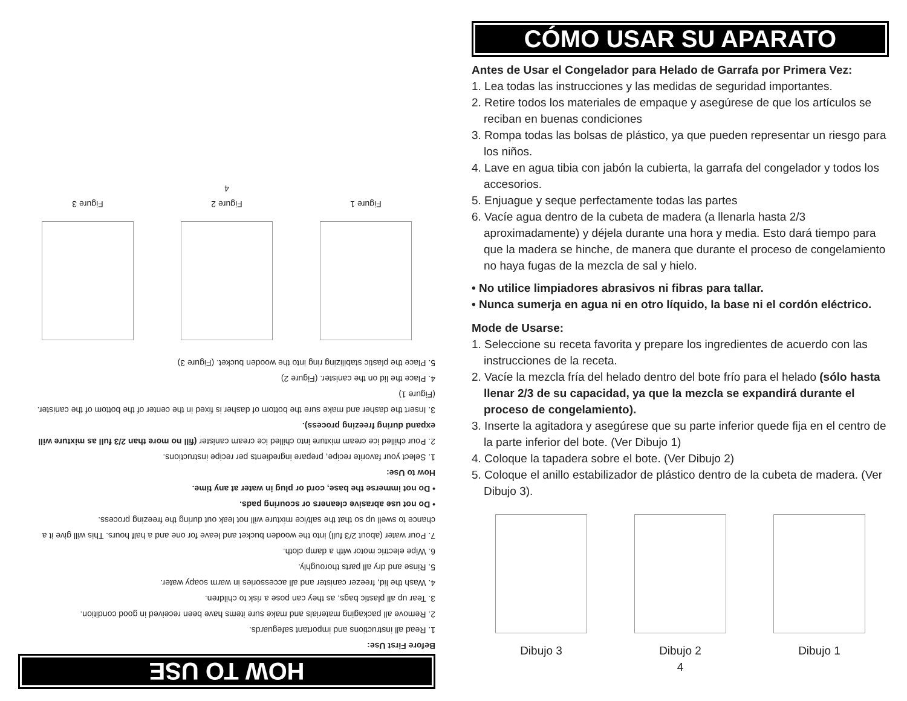HOW TO USE
Before First Use:
1. Read all instructions and important safeguards.
2. Remove all packaging materials and make sure items have been received in good condition.
3. Tear up all plastic bags, as they can pose a risk to children.
4. Wash the lid, freezer canister and all accessories in warm soapy water.
5. Rinse and dry all parts thoroughly.
6. Wipe electric motor with a damp cloth.
7. Pour water (about 2/3 full) into the wooden bucket and leave for one and a half hours. This will give it a chance to swell up so that the salt/ice mixture will not leak out during the freezing process.
• Do not use abrasive cleaners or scouring pads.
• Do not immerse the base, cord or plug in water at any time.
How to Use:
1. Select your favorite recipe, prepare ingredients per recipe instructions.
2. Pour chilled ice cream mixture into chilled ice cream canister (fill no more than 2/3 full as mixture will expand during freezing process).
3. Insert the dasher and make sure the bottom of dasher is fixed in the center of the bottom of the canister. (Figure 1)
4. Place the lid on the canister. (Figure 2)
5. Place the plastic stabilizing ring into the wooden bucket. (Figure 3)
Figure 1 Figure 2 Figure 3
4
CÓMO USAR SU APARATO
Antes de Usar el Congelador para Helado de Garrafa por Primera Vez:
1. Lea todas las instrucciones y las medidas de seguridad importantes.
2. Retire todos los materiales de empaque y asegúrese de que los artículos se reciban en buenas condiciones
3. Rompa todas las bolsas de plástico, ya que pueden representar un riesgo para los niños.
4. Lave en agua tibia con jabón la cubierta, la garrafa del congelador y todos los accesorios.
5. Enjuague y seque perfectamente todas las partes
6. Vacíe agua dentro de la cubeta de madera (a llenarla hasta 2/3 aproximadamente) y déjela durante una hora y media. Esto dará tiempo para que la madera se hinche, de manera que durante el proceso de congelamiento no haya fugas de la mezcla de sal y hielo.
• No utilice limpiadores abrasivos ni fibras para tallar.
• Nunca sumerja en agua ni en otro líquido, la base ni el cordón eléctrico.
Mode de Usarse:
1. Seleccione su receta favorita y prepare los ingredientes de acuerdo con las instrucciones de la receta.
2. Vacíe la mezcla fría del helado dentro del bote frío para el helado (sólo hasta llenar 2/3 de su capacidad, ya que la mezcla se expandirá durante el proceso de congelamiento).
3. Inserte la agitadora y asegúrese que su parte inferior quede fija en el centro de la parte inferior del bote. (Ver Dibujo 1)
4. Coloque la tapadera sobre el bote. (Ver Dibujo 2)
5. Coloque el anillo estabilizador de plástico dentro de la cubeta de madera. (Ver Dibujo 3).
Dibujo 3 Dibujo 2 Dibujo 1
4